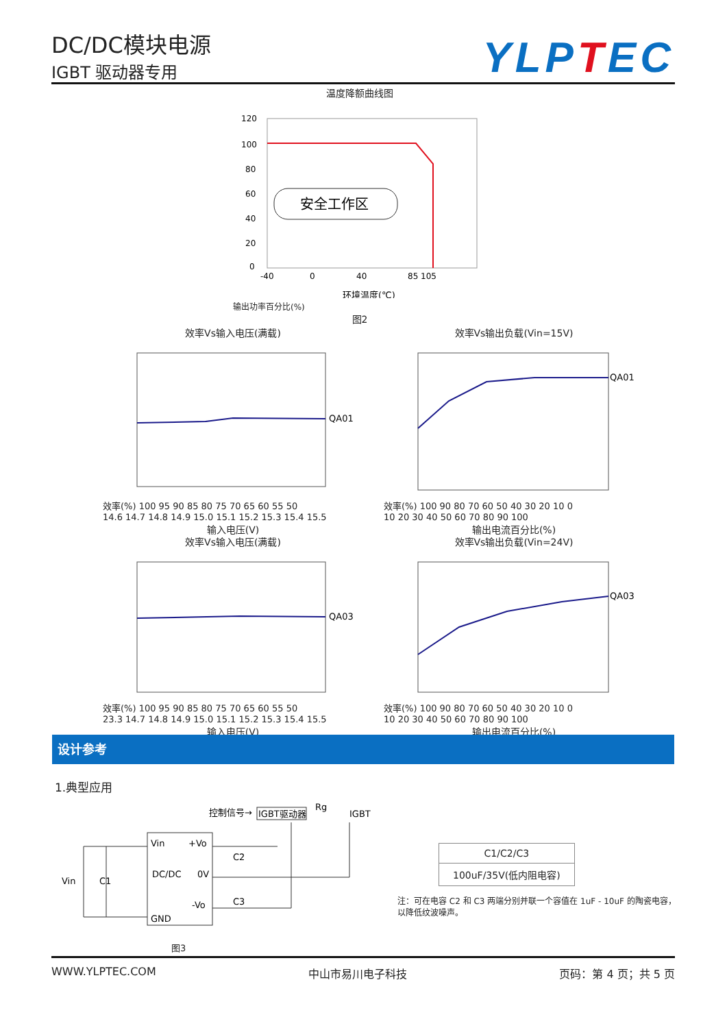DC/DC模块电源
IGBT 驱动器专用
YLPTEC
温度降额曲线图
120
100
80
60
40
20
0
安全工作区
-40
0
40
85 105
环境温度(℃)
输出功率百分比(%)
图2
效率Vs输入电压(满载)
QA01
效率(%) 100 95 90 85 80 75 70 65 60 55 50
14.6 14.7 14.8 14.9 15.0 15.1 15.2 15.3 15.4 15.5
输入电压(V)
效率Vs输出负载(Vin=15V)
QA01
效率(%) 100 90 80 70 60 50 40 30 20 10 0
10 20 30 40 50 60 70 80 90 100
输出电流百分比(%)
效率Vs输入电压(满载)
QA03
效率(%) 100 95 90 85 80 75 70 65 60 55 50
23.3 14.7 14.8 14.9 15.0 15.1 15.2 15.3 15.4 15.5
输入电压(V)
效率Vs输出负载(Vin=24V)
QA03
效率(%) 100 90 80 70 60 50 40 30 20 10 0
10 20 30 40 50 60 70 80 90 100
输出电流百分比(%)
设计参考
1.典型应用
控制信号→
IGBT驱动器
Rg
IGBT
Vin
+Vo
DC/DC
0V
-Vo
GND
Vin
C1
C2
C3
图3
| C1/C2/C3 |
| 100uF/35V(低内阻电容) |
注：可在电容 C2 和 C3 两端分别并联一个容值在 1uF - 10uF 的陶瓷电容，以降低纹波噪声。
WWW.YLPTEC.COM 中山市易川电子科技 页码：第 4 页；共 5 页